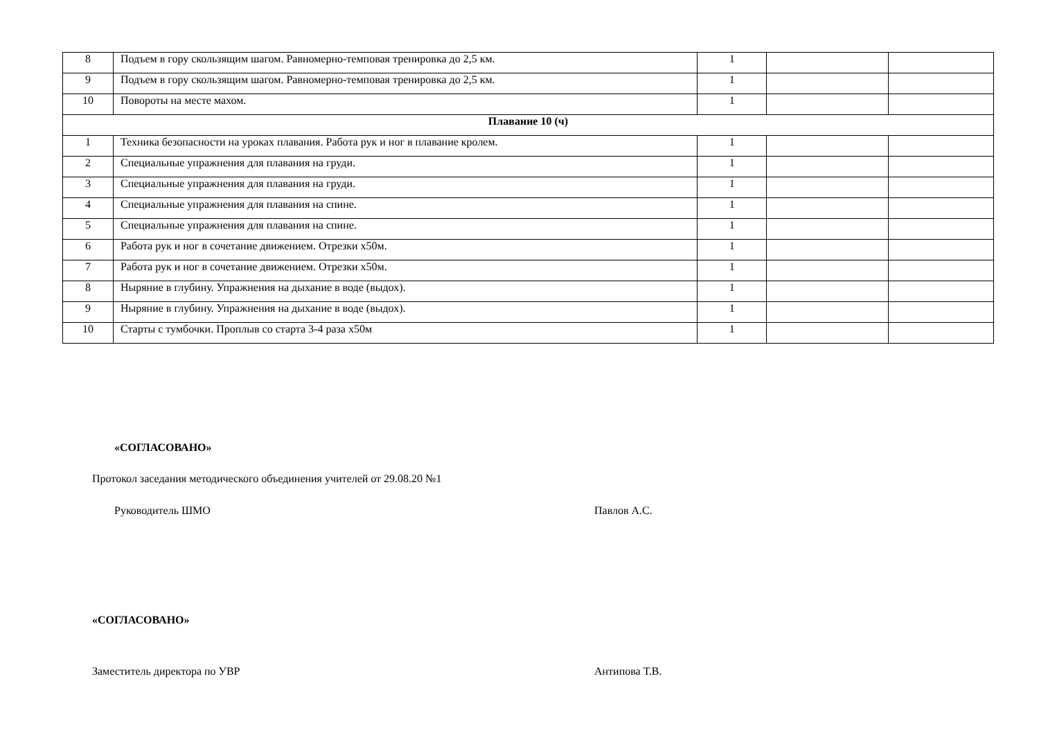| 8 | Подъем в гору скользящим шагом. Равномерно-темповая тренировка до 2,5 км. | 1 | | |
| 9 | Подъем в гору скользящим шагом. Равномерно-темповая тренировка до 2,5 км. | 1 | | |
| 10 | Повороты на месте махом. | 1 | | |
| Плавание 10 (ч) | | | | |
| 1 | Техника безопасности на уроках плавания. Работа рук и ног в плавание кролем. | 1 | | |
| 2 | Специальные упражнения для плавания на груди. | 1 | | |
| 3 | Специальные упражнения для плавания на груди. | 1 | | |
| 4 | Специальные упражнения для плавания на спине. | 1 | | |
| 5 | Специальные упражнения для плавания на спине. | 1 | | |
| 6 | Работа рук и ног в сочетание движением. Отрезки х50м. | 1 | | |
| 7 | Работа рук и ног в сочетание движением. Отрезки х50м. | 1 | | |
| 8 | Ныряние в глубину. Упражнения на дыхание в воде (выдох). | 1 | | |
| 9 | Ныряние в глубину. Упражнения на дыхание в воде (выдох). | 1 | | |
| 10 | Старты с тумбочки. Проплыв со старта 3-4 раза х50м | 1 | | |
«СОГЛАСОВАНО»
Протокол заседания методического объединения учителей от 29.08.20 №1
Руководитель ШМО Павлов А.С.
«СОГЛАСОВАНО»
Заместитель директора по УВР Антипова Т.В.